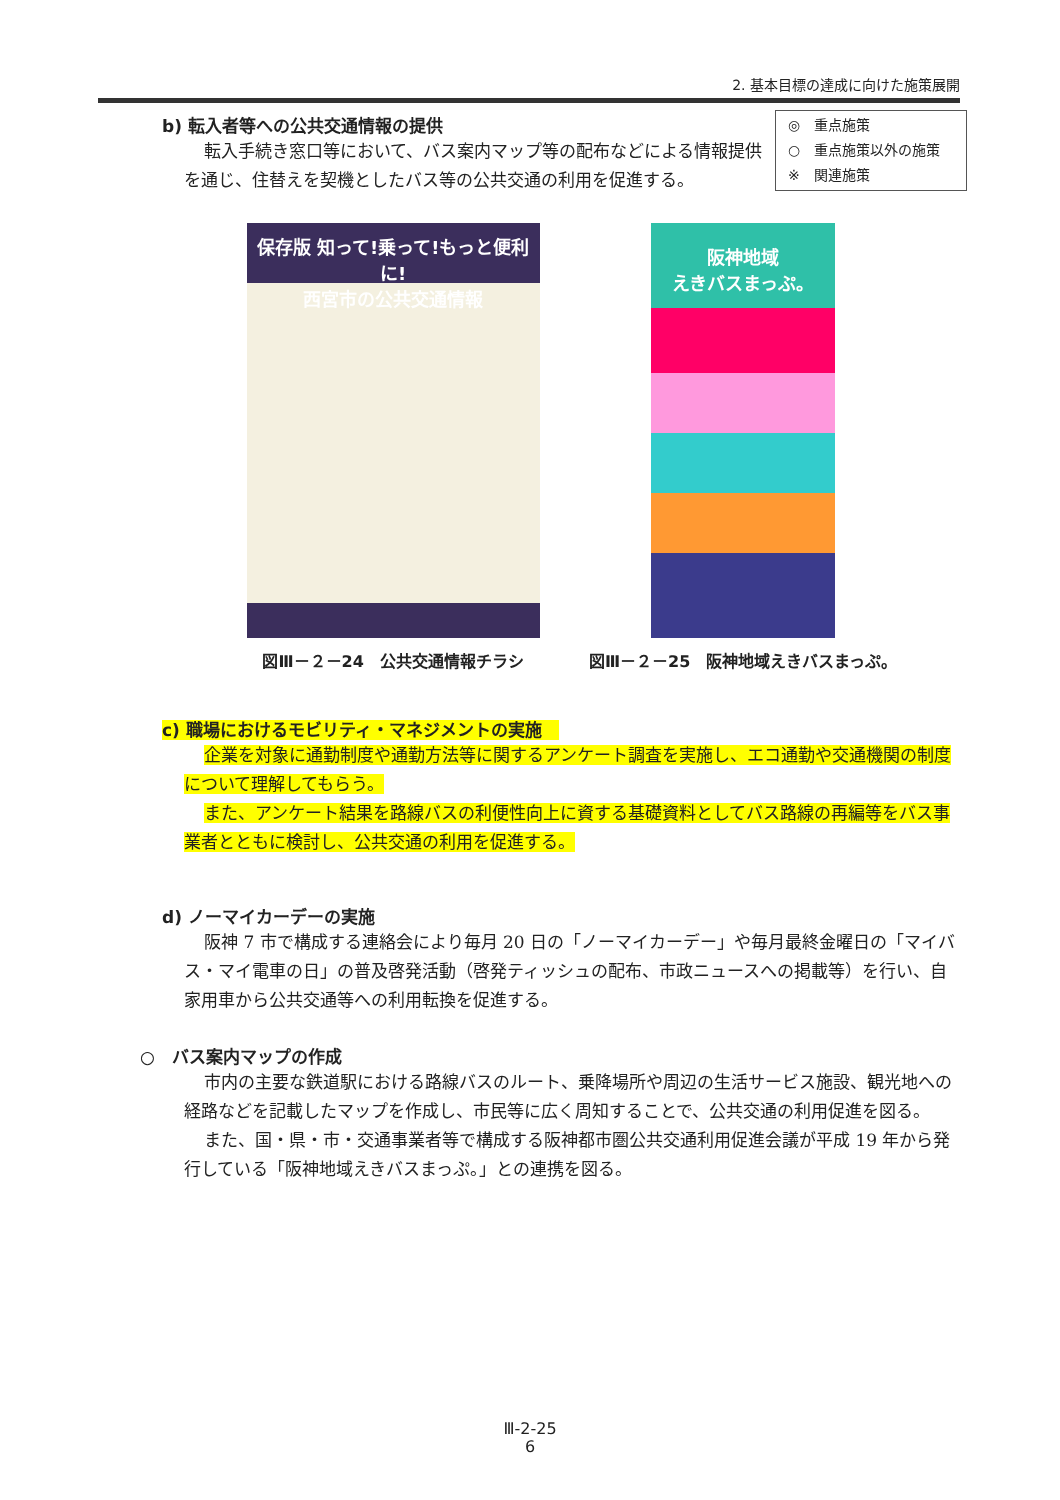2. 基本目標の達成に向けた施策展開
◎　重点施策
○　重点施策以外の施策
※　関連施策
b) 転入者等への公共交通情報の提供
転入手続き窓口等において、バス案内マップ等の配布などによる情報提供を通じ、住替えを契機としたバス等の公共交通の利用を促進する。
保存版 知って!乗って!もっと便利に!
西宮市の公共交通情報
図Ⅲ－２－24　公共交通情報チラシ
阪神地域
えきバスまっぷ。
図Ⅲ－２－25　阪神地域えきバスまっぷ。
c) 職場におけるモビリティ・マネジメントの実施　
企業を対象に通勤制度や通勤方法等に関するアンケート調査を実施し、エコ通勤や交通機関の制度について理解してもらう。
また、アンケート結果を路線バスの利便性向上に資する基礎資料としてバス路線の再編等をバス事業者とともに検討し、公共交通の利用を促進する。
d) ノーマイカーデーの実施
阪神 7 市で構成する連絡会により毎月 20 日の「ノーマイカーデー」や毎月最終金曜日の「マイバス・マイ電車の日」の普及啓発活動（啓発ティッシュの配布、市政ニュースへの掲載等）を行い、自家用車から公共交通等への利用転換を促進する。
○　バス案内マップの作成
市内の主要な鉄道駅における路線バスのルート、乗降場所や周辺の生活サービス施設、観光地への経路などを記載したマップを作成し、市民等に広く周知することで、公共交通の利用促進を図る。
また、国・県・市・交通事業者等で構成する阪神都市圏公共交通利用促進会議が平成 19 年から発行している「阪神地域えきバスまっぷ。」との連携を図る。
Ⅲ-2-25
6